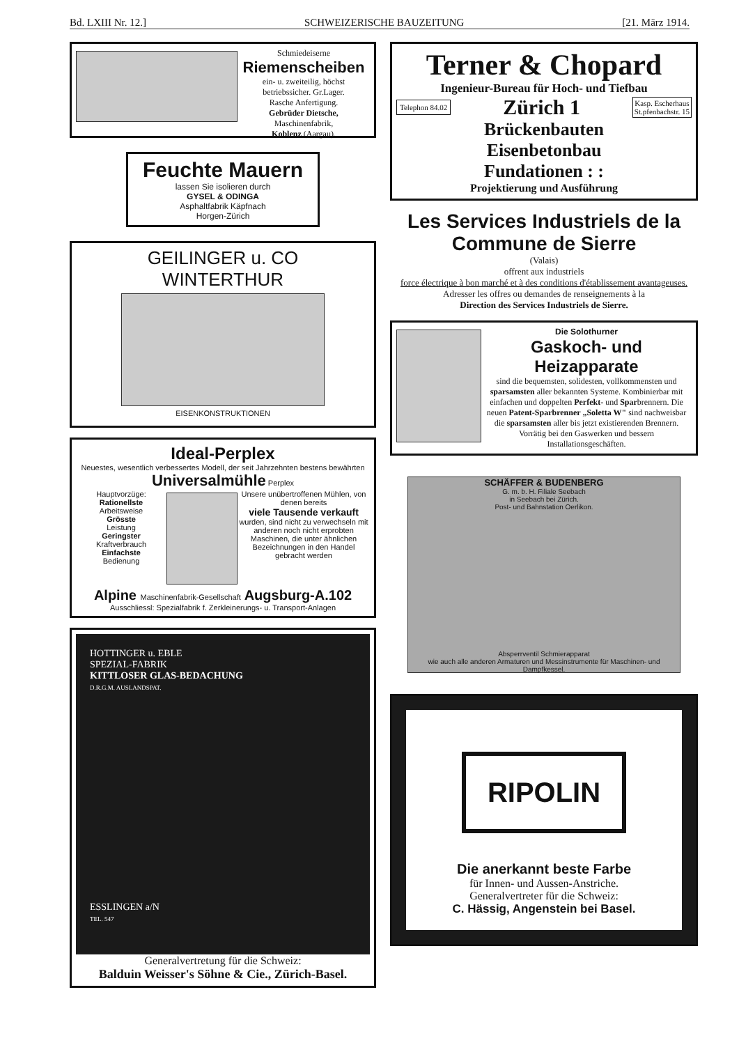Bd. LXIII Nr. 12.] SCHWEIZERISCHE BAUZEITUNG [21. März 1914.
Schmiedeiserne
Riemenscheiben
ein- u. zweiteilig, höchst betriebssicher. Gr.Lager.
Rasche Anfertigung.
Gebrüder Dietsche,
Maschinenfabrik,
Koblenz (Aargau).
Feuchte Mauern
lassen Sie isolieren durch
GYSEL & ODINGA
Asphaltfabrik Käpfnach
Horgen-Zürich
GEILINGER u. CO
WINTERTHUR
EISENKONSTRUKTIONEN
Ideal-Perplex
Neuestes, wesentlich verbessertes Modell, der seit Jahrzehnten bestens bewährten
Universalmühle Perplex
Hauptvorzüge:
Rationellste
Arbeitsweise
Grösste
Leistung
Geringster
Kraftverbrauch
Einfachste
Bedienung
Unsere unübertroffenen Mühlen, von denen bereits
viele Tausende verkauft
wurden, sind nicht zu verwechseln mit anderen noch nicht erprobten Maschinen, die unter ähnlichen Bezeichnungen in den Handel gebracht werden
Alpine Maschinenfabrik-Gesellschaft Augsburg-A.102
Ausschliessl: Spezialfabrik f. Zerkleinerungs- u. Transport-Anlagen
HOTTINGER u. EBLE
SPEZIAL-FABRIK
KITTLOSER GLAS-BEDACHUNG
D.R.G.M. AUSLANDSPAT.
ESSLINGEN a/N
TEL. 547
Generalvertretung für die Schweiz:
Balduin Weisser's Söhne & Cie., Zürich-Basel.
Terner & Chopard
Ingenieur-Bureau für Hoch- und Tiefbau
Telephon 84.02 Zürich 1 Kasp. Escherhaus
St.pfenbachstr. 15
Brückenbauten
Eisenbetonbau
Fundationen : :
Projektierung und Ausführung
Les Services Industriels de la Commune de Sierre
(Valais)
offrent aux industriels
force électrique à bon marché et à des conditions d'établissement avantageuses.
Adresser les offres ou demandes de renseignements à la
Direction des Services Industriels de Sierre.
Die Solothurner
Gaskoch- und Heizapparate
sind die bequemsten, solidesten, vollkommensten und sparsamsten aller bekannten Systeme. Kombinierbar mit einfachen und doppelten Perfekt- und Sparbrennern. Die neuen Patent-Sparbrenner „Soletta W" sind nachweisbar die sparsamsten aller bis jetzt existierenden Brennern. Vorrätig bei den Gaswerken und bessern Installationsgeschäften.
SCHÄFFER & BUDENBERG
G. m. b. H. Filiale Seebach
in Seebach bei Zürich.
Post- und Bahnstation Oerlikon.
Absperrventil Schmierapparat
wie auch alle anderen Armaturen und Messinstrumente für Maschinen- und Dampfkessel.
RIPOLIN
Die anerkannt beste Farbe
für Innen- und Aussen-Anstriche.
Generalvertreter für die Schweiz:
C. Hässig, Angenstein bei Basel.